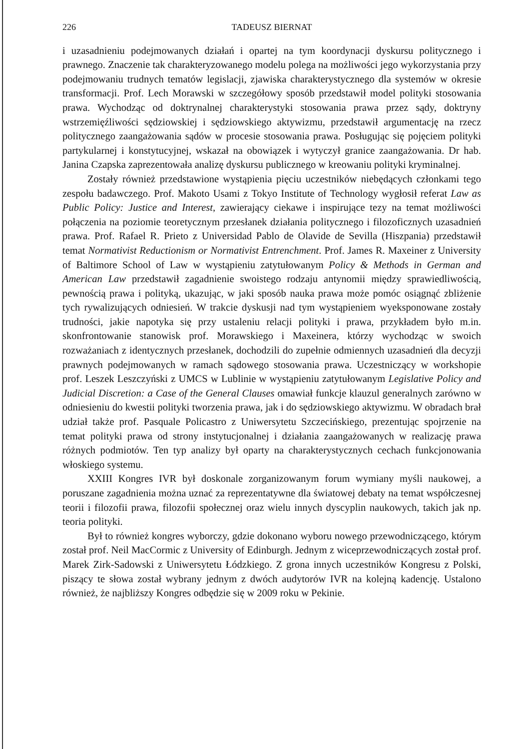226 TADEUSZ BIERNAT
i uzasadnieniu podejmowanych działań i opartej na tym koordynacji dyskursu politycznego i prawnego. Znaczenie tak charakteryzowanego modelu polega na możliwości jego wykorzystania przy podejmowaniu trudnych tematów legislacji, zjawiska charakterystycznego dla systemów w okresie transformacji. Prof. Lech Morawski w szczegółowy sposób przedstawił model polityki stosowania prawa. Wychodząc od doktrynalnej charakterystyki stosowania prawa przez sądy, doktryny wstrzemięźliwości sędziowskiej i sędziowskiego aktywizmu, przedstawił argumentację na rzecz politycznego zaangażowania sądów w procesie stosowania prawa. Posługując się pojęciem polityki partykularnej i konstytucyjnej, wskazał na obowiązek i wytyczył granice zaangażowania. Dr hab. Janina Czapska zaprezentowała analizę dyskursu publicznego w kreowaniu polityki kryminalnej.
Zostały również przedstawione wystąpienia pięciu uczestników niebędących członkami tego zespołu badawczego. Prof. Makoto Usami z Tokyo Institute of Technology wygłosił referat Law as Public Policy: Justice and Interest, zawierający ciekawe i inspirujące tezy na temat możliwości połączenia na poziomie teoretycznym przesłanek działania politycznego i filozoficznych uzasadnień prawa. Prof. Rafael R. Prieto z Universidad Pablo de Olavide de Sevilla (Hiszpania) przedstawił temat Normativist Reductionism or Normativist Entrenchment. Prof. James R. Maxeiner z University of Baltimore School of Law w wystąpieniu zatytułowanym Policy & Methods in German and American Law przedstawił zagadnienie swoistego rodzaju antynomii między sprawiedliwością, pewnością prawa i polityką, ukazując, w jaki sposób nauka prawa może pomóc osiągnąć zbliżenie tych rywalizujących odniesień. W trakcie dyskusji nad tym wystąpieniem wyeksponowane zostały trudności, jakie napotyka się przy ustaleniu relacji polityki i prawa, przykładem było m.in. skonfrontowanie stanowisk prof. Morawskiego i Maxeinera, którzy wychodząc w swoich rozważaniach z identycznych przesłanek, dochodzili do zupełnie odmiennych uzasadnień dla decyzji prawnych podejmowanych w ramach sądowego stosowania prawa. Uczestniczący w workshopie prof. Leszek Leszczyński z UMCS w Lublinie w wystąpieniu zatytułowanym Legislative Policy and Judicial Discretion: a Case of the General Clauses omawiał funkcje klauzul generalnych zarówno w odniesieniu do kwestii polityki tworzenia prawa, jak i do sędziowskiego aktywizmu. W obradach brał udział także prof. Pasquale Policastro z Uniwersytetu Szczecińskiego, prezentując spojrzenie na temat polityki prawa od strony instytucjonalnej i działania zaangażowanych w realizację prawa różnych podmiotów. Ten typ analizy był oparty na charakterystycznych cechach funkcjonowania włoskiego systemu.
XXIII Kongres IVR był doskonale zorganizowanym forum wymiany myśli naukowej, a poruszane zagadnienia można uznać za reprezentatywne dla światowej debaty na temat współczesnej teorii i filozofii prawa, filozofii społecznej oraz wielu innych dyscyplin naukowych, takich jak np. teoria polityki.
Był to również kongres wyborczy, gdzie dokonano wyboru nowego przewodniczącego, którym został prof. Neil MacCormic z University of Edinburgh. Jednym z wiceprzewodniczących został prof. Marek Zirk-Sadowski z Uniwersytetu Łódzkiego. Z grona innych uczestników Kongresu z Polski, piszący te słowa został wybrany jednym z dwóch audytorów IVR na kolejną kadencję. Ustalono również, że najbliższy Kongres odbędzie się w 2009 roku w Pekinie.